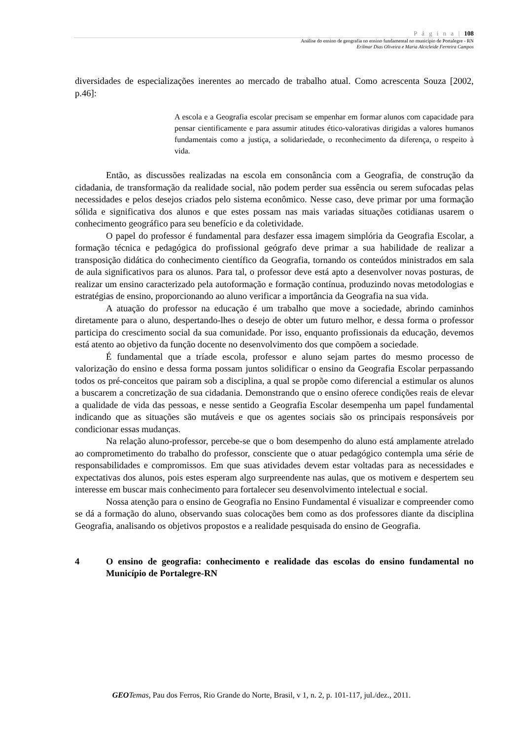P á g i n a | 108
Análise do ensino de geografia no ensino fundamental no município de Portalegre - RN
Erilmar Dias Oliveira e Maria Alcicleide Ferreira Campos
diversidades de especializações inerentes ao mercado de trabalho atual. Como acrescenta Souza [2002, p.46]:
A escola e a Geografia escolar precisam se empenhar em formar alunos com capacidade para pensar cientificamente e para assumir atitudes ético-valorativas dirigidas a valores humanos fundamentais como a justiça, a solidariedade, o reconhecimento da diferença, o respeito à vida.
Então, as discussões realizadas na escola em consonância com a Geografia, de construção da cidadania, de transformação da realidade social, não podem perder sua essência ou serem sufocadas pelas necessidades e pelos desejos criados pelo sistema econômico. Nesse caso, deve primar por uma formação sólida e significativa dos alunos e que estes possam nas mais variadas situações cotidianas usarem o conhecimento geográfico para seu benefício e da coletividade.
O papel do professor é fundamental para desfazer essa imagem simplória da Geografia Escolar, a formação técnica e pedagógica do profissional geógrafo deve primar a sua habilidade de realizar a transposição didática do conhecimento científico da Geografia, tornando os conteúdos ministrados em sala de aula significativos para os alunos. Para tal, o professor deve está apto a desenvolver novas posturas, de realizar um ensino caracterizado pela autoformação e formação contínua, produzindo novas metodologias e estratégias de ensino, proporcionando ao aluno verificar a importância da Geografia na sua vida.
A atuação do professor na educação é um trabalho que move a sociedade, abrindo caminhos diretamente para o aluno, despertando-lhes o desejo de obter um futuro melhor, e dessa forma o professor participa do crescimento social da sua comunidade. Por isso, enquanto profissionais da educação, devemos está atento ao objetivo da função docente no desenvolvimento dos que compõem a sociedade.
É fundamental que a tríade escola, professor e aluno sejam partes do mesmo processo de valorização do ensino e dessa forma possam juntos solidificar o ensino da Geografia Escolar perpassando todos os pré-conceitos que pairam sob a disciplina, a qual se propõe como diferencial a estimular os alunos a buscarem a concretização de sua cidadania. Demonstrando que o ensino oferece condições reais de elevar a qualidade de vida das pessoas, e nesse sentido a Geografia Escolar desempenha um papel fundamental indicando que as situações são mutáveis e que os agentes sociais são os principais responsáveis por condicionar essas mudanças.
Na relação aluno-professor, percebe-se que o bom desempenho do aluno está amplamente atrelado ao comprometimento do trabalho do professor, consciente que o atuar pedagógico contempla uma série de responsabilidades e compromissos. Em que suas atividades devem estar voltadas para as necessidades e expectativas dos alunos, pois estes esperam algo surpreendente nas aulas, que os motivem e despertem seu interesse em buscar mais conhecimento para fortalecer seu desenvolvimento intelectual e social.
Nossa atenção para o ensino de Geografia no Ensino Fundamental é visualizar e compreender como se dá a formação do aluno, observando suas colocações bem como as dos professores diante da disciplina Geografia, analisando os objetivos propostos e a realidade pesquisada do ensino de Geografia.
4 O ensino de geografia: conhecimento e realidade das escolas do ensino fundamental no Município de Portalegre-RN
GEO Temas, Pau dos Ferros, Rio Grande do Norte, Brasil, v 1, n. 2, p. 101-117, jul./dez., 2011.